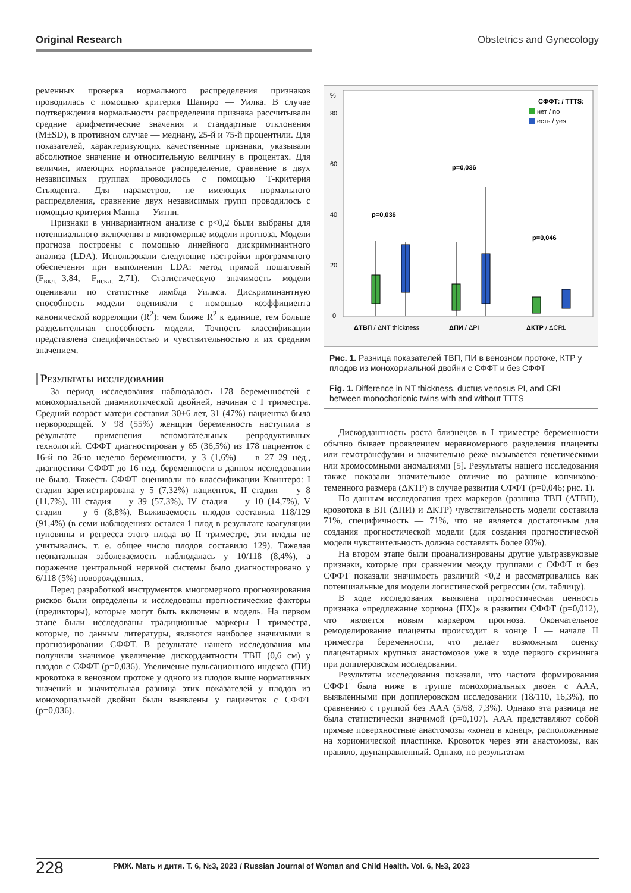Original Research Obstetrics and Gynecology
ременных проверка нормального распределения признаков проводилась с помощью критерия Шапиро — Уилка. В случае подтверждения нормальности распределения признака рассчитывали средние арифметические значения и стандартные отклонения (M±SD), в противном случае — медиану, 25-й и 75-й процентили. Для показателей, характеризующих качественные признаки, указывали абсолютное значение и относительную величину в процентах. Для величин, имеющих нормальное распределение, сравнение в двух независимых группах проводилось с помощью Т-критерия Стьюдента. Для параметров, не имеющих нормального распределения, сравнение двух независимых групп проводилось с помощью критерия Манна — Уитни.
Признаки в унивариантном анализе с p<0,2 были выбраны для потенциального включения в многомерные модели прогноза. Модели прогноза построены с помощью линейного дискриминантного анализа (LDA). Использовали следующие настройки программного обеспечения при выполнении LDA: метод прямой пошаговый (F<sub>вкл.</sub>=3,84, F<sub>искл.</sub>=2,71). Статистическую значимость модели оценивали по статистике лямбда Уилкса. Дискриминантную способность модели оценивали с помощью коэффициента канонической корреляции (R<sup>2</sup>): чем ближе R<sup>2</sup> к единице, тем больше разделительная способность модели. Точность классификации представлена специфичностью и чувствительностью и их средним значением.
Результаты исследования
За период исследования наблюдалось 178 беременностей с монохориальной диамниотической двойней, начиная с I триместра. Средний возраст матери составил 30±6 лет, 31 (47%) пациентка была первородящей. У 98 (55%) женщин беременность наступила в результате применения вспомогательных репродуктивных технологий. СФФТ диагностирован у 65 (36,5%) из 178 пациенток с 16-й по 26-ю неделю беременности, у 3 (1,6%) — в 27–29 нед., диагностики СФФТ до 16 нед. беременности в данном исследовании не было. Тяжесть СФФТ оценивали по классификации Квинтеро: I стадия зарегистрирована у 5 (7,32%) пациенток, II стадия — у 8 (11,7%), III стадия — у 39 (57,3%), IV стадия — у 10 (14,7%), V стадия — у 6 (8,8%). Выживаемость плодов составила 118/129 (91,4%) (в семи наблюдениях остался 1 плод в результате коагуляции пуповины и регресса этого плода во II триместре, эти плоды не учитывались, т. е. общее число плодов составило 129). Тяжелая неонатальная заболеваемость наблюдалась у 10/118 (8,4%), а поражение центральной нервной системы было диагностировано у 6/118 (5%) новорожденных.
Перед разработкой инструментов многомерного прогнозирования рисков были определены и исследованы прогностические факторы (предикторы), которые могут быть включены в модель. На первом этапе были исследованы традиционные маркеры I триместра, которые, по данным литературы, являются наиболее значимыми в прогнозировании СФФТ. В результате нашего исследования мы получили значимое увеличение дискордантности ТВП (0,6 см) у плодов с СФФТ (p=0,036). Увеличение пульсационного индекса (ПИ) кровотока в венозном протоке у одного из плодов выше нормативных значений и значительная разница этих показателей у плодов из монохориальной двойни были выявлены у пациенток с СФФТ (p=0,036).
%
80
60
40
20
0
СФФТ: / TTTS:
нет / no
есть / yes
p=0,036
p=0,036
p=0,046
ΔТВП / ΔNT thickness
ΔПИ / ΔPI
ΔКТР / ΔCRL
Рис. 1. Разница показателей ТВП, ПИ в венозном протоке, КТР у плодов из монохориальной двойни с СФФТ и без СФФТ
Fig. 1. Difference in NT thickness, ductus venosus PI, and CRL between monochorionic twins with and without TTTS
Дискордантность роста близнецов в I триместре беременности обычно бывает проявлением неравномерного разделения плаценты или гемотрансфузии и значительно реже вызывается генетическими или хромосомными аномалиями [5]. Результаты нашего исследования также показали значительное отличие по разнице копчиково-теменного размера (ΔКТР) в случае развития СФФТ (p=0,046; рис. 1).
По данным исследования трех маркеров (разница ТВП (ΔТВП), кровотока в ВП (ΔПИ) и ΔКТР) чувствительность модели составила 71%, специфичность — 71%, что не является достаточным для создания прогностической модели (для создания прогностической модели чувствительность должна составлять более 80%).
На втором этапе были проанализированы другие ультразвуковые признаки, которые при сравнении между группами с СФФТ и без СФФТ показали значимость различий <0,2 и рассматривались как потенциальные для модели логистической регрессии (см. таблицу).
В ходе исследования выявлена прогностическая ценность признака «предлежание хориона (ПХ)» в развитии СФФТ (p=0,012), что является новым маркером прогноза. Окончательное ремоделирование плаценты происходит в конце I — начале II триместра беременности, что делает возможным оценку плацентарных крупных анастомозов уже в ходе первого скрининга при допплеровском исследовании.
Результаты исследования показали, что частота формирования СФФТ была ниже в группе монохориальных двоен с ААА, выявленными при допплеровском исследовании (18/110, 16,3%), по сравнению с группой без ААА (5/68, 7,3%). Однако эта разница не была статистически значимой (p=0,107). ААА представляют собой прямые поверхностные анастомозы «конец в конец», расположенные на хорионической пластинке. Кровоток через эти анастомозы, как правило, двунаправленный. Однако, по результатам
228 РМЖ. Мать и дитя. Т. 6, №3, 2023 / Russian Journal of Woman and Child Health. Vol. 6, №3, 2023